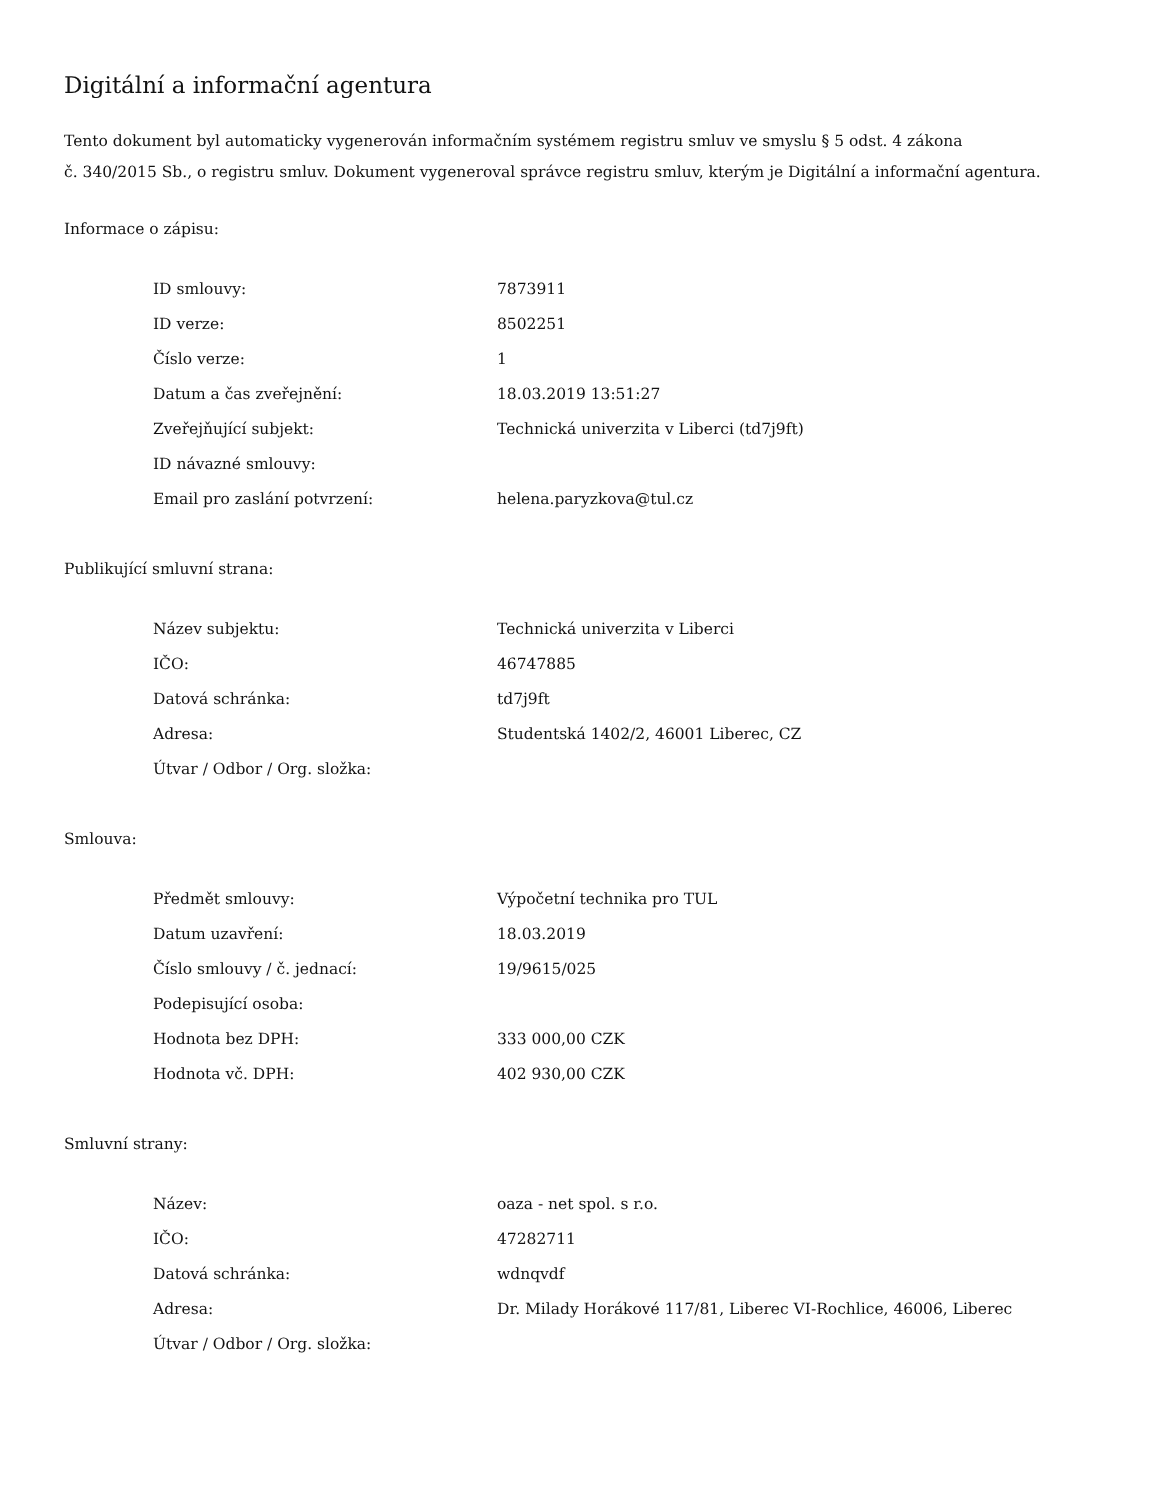Digitální a informační agentura
Tento dokument byl automaticky vygenerován informačním systémem registru smluv ve smyslu § 5 odst. 4 zákona
č. 340/2015 Sb., o registru smluv. Dokument vygeneroval správce registru smluv, kterým je Digitální a informační agentura.
Informace o zápisu:
| ID smlouvy: | 7873911 |
| ID verze: | 8502251 |
| Číslo verze: | 1 |
| Datum a čas zveřejnění: | 18.03.2019 13:51:27 |
| Zveřejňující subjekt: | Technická univerzita v Liberci (td7j9ft) |
| ID návazné smlouvy: | |
| Email pro zaslání potvrzení: | helena.paryzkova@tul.cz |
Publikující smluvní strana:
| Název subjektu: | Technická univerzita v Liberci |
| IČO: | 46747885 |
| Datová schránka: | td7j9ft |
| Adresa: | Studentská 1402/2, 46001 Liberec, CZ |
| Útvar / Odbor / Org. složka: | |
Smlouva:
| Předmět smlouvy: | Výpočetní technika pro TUL |
| Datum uzavření: | 18.03.2019 |
| Číslo smlouvy / č. jednací: | 19/9615/025 |
| Podepisující osoba: | |
| Hodnota bez DPH: | 333 000,00 CZK |
| Hodnota vč. DPH: | 402 930,00 CZK |
Smluvní strany:
| Název: | oaza - net spol. s r.o. |
| IČO: | 47282711 |
| Datová schránka: | wdnqvdf |
| Adresa: | Dr. Milady Horákové 117/81, Liberec VI-Rochlice, 46006, Liberec |
| Útvar / Odbor / Org. složka: | |